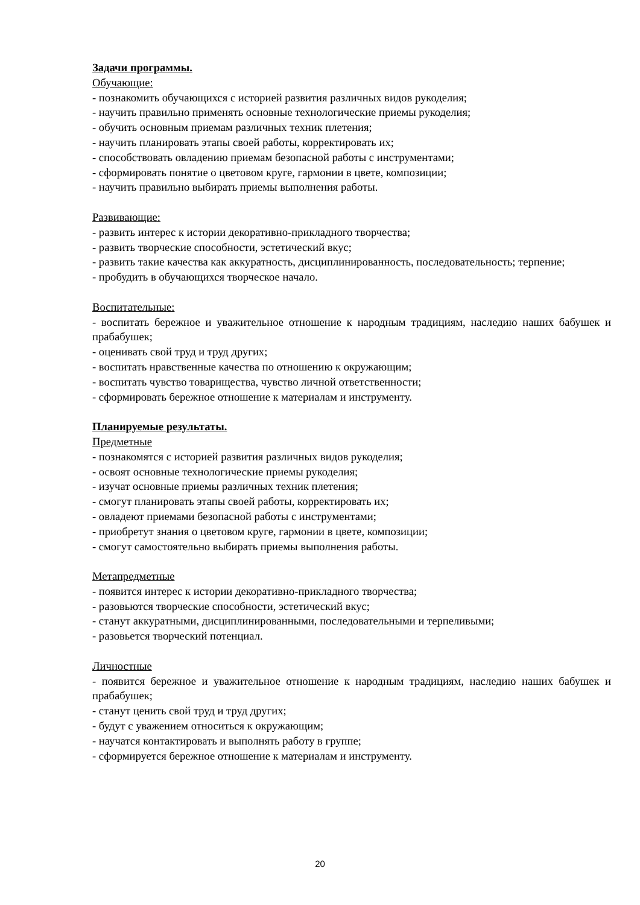Задачи программы.
Обучающие:
- познакомить обучающихся с историей развития различных видов рукоделия;
- научить правильно применять основные технологические приемы рукоделия;
- обучить основным приемам различных техник плетения;
- научить планировать этапы своей работы, корректировать их;
- способствовать овладению приемам безопасной работы с инструментами;
- сформировать понятие о цветовом круге, гармонии в цвете, композиции;
- научить правильно выбирать приемы выполнения работы.
Развивающие:
- развить интерес к истории декоративно-прикладного творчества;
- развить творческие способности, эстетический вкус;
- развить такие качества как аккуратность, дисциплинированность, последовательность; терпение;
- пробудить в обучающихся творческое начало.
Воспитательные:
- воспитать бережное и уважительное отношение к народным традициям, наследию наших бабушек и прабабушек;
- оценивать свой труд и труд других;
- воспитать нравственные качества по отношению к окружающим;
- воспитать чувство товарищества, чувство личной ответственности;
- сформировать бережное отношение к материалам и инструменту.
Планируемые результаты.
Предметные
- познакомятся с историей развития различных видов рукоделия;
- освоят основные технологические приемы рукоделия;
- изучат основные приемы различных техник плетения;
- смогут планировать этапы своей работы, корректировать их;
- овладеют приемами безопасной работы с инструментами;
- приобретут знания о цветовом круге, гармонии в цвете, композиции;
- смогут самостоятельно выбирать приемы выполнения работы.
Метапредметные
- появится интерес к истории декоративно-прикладного творчества;
- разовьются творческие способности, эстетический вкус;
- станут аккуратными, дисциплинированными, последовательными и терпеливыми;
- разовьется творческий потенциал.
Личностные
- появится бережное и уважительное отношение к народным традициям, наследию наших бабушек и прабабушек;
- станут ценить свой труд и труд других;
- будут с уважением относиться к окружающим;
- научатся контактировать и выполнять работу в группе;
- сформируется бережное отношение к материалам и инструменту.
20